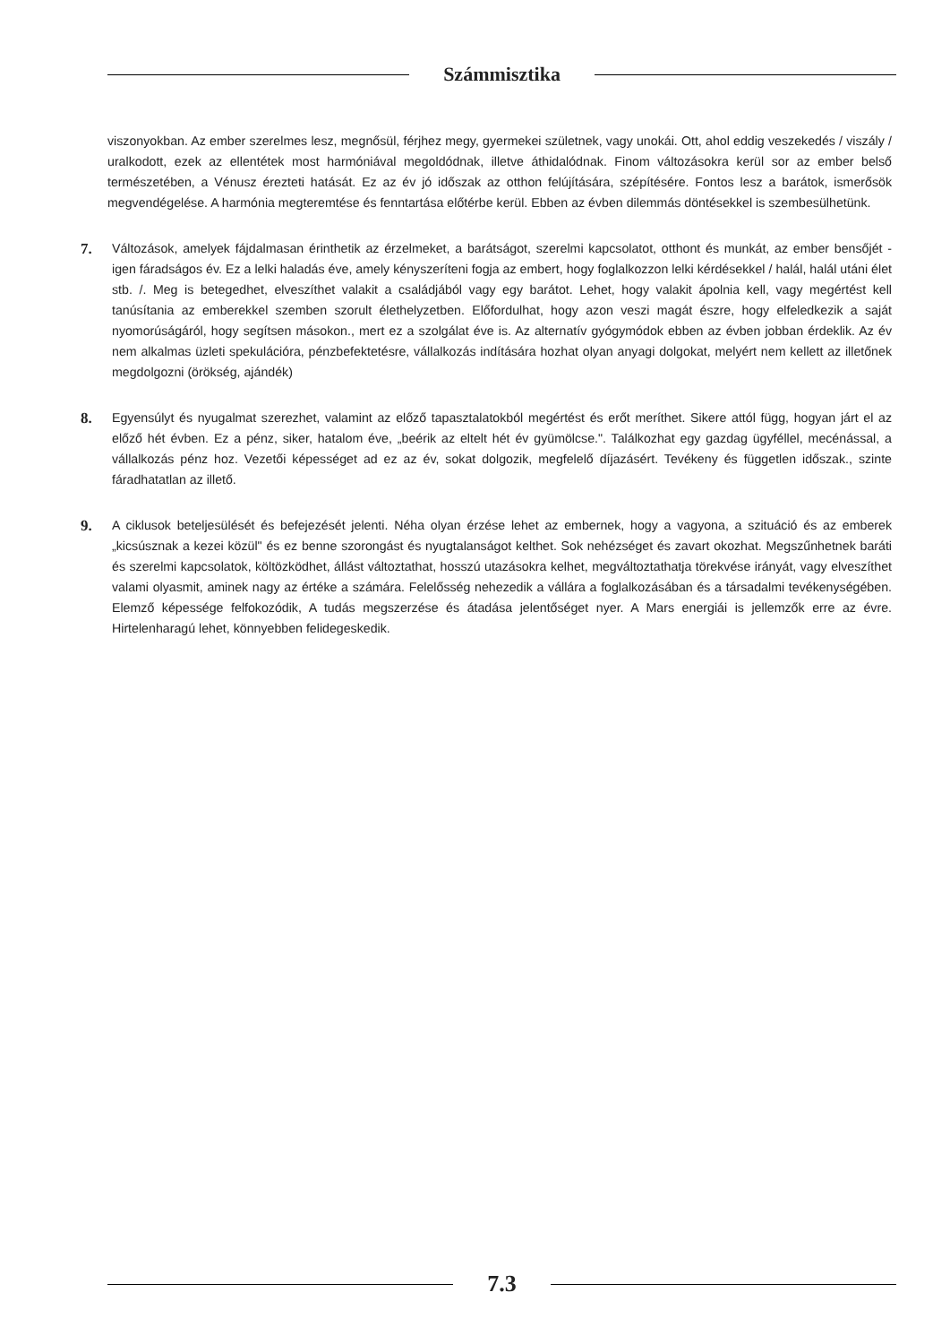Számmisztika
viszonyokban. Az ember szerelmes lesz, megnősül, férjhez megy, gyermekei születnek, vagy unokái. Ott, ahol eddig veszekedés / viszály / uralkodott, ezek az ellentétek most harmóniával megoldódnak, illetve áthidalódnak. Finom változásokra kerül sor az ember belső természetében, a Vénusz érezteti hatását. Ez az év jó időszak az otthon felújítására, szépítésére. Fontos lesz a barátok, ismerősök megvendégelése. A harmónia megteremtése és fenntartása előtérbe kerül. Ebben az évben dilemmás döntésekkel is szembesülhetünk.
7.
Változások, amelyek fájdalmasan érinthetik az érzelmeket, a barátságot, szerelmi kapcsolatot, otthont és munkát, az ember bensőjét - igen fáradságos év. Ez a lelki haladás éve, amely kényszeríteni fogja az embert, hogy foglalkozzon lelki kérdésekkel / halál, halál utáni élet stb. /. Meg is betegedhet, elveszíthet valakit a családjából vagy egy barátot. Lehet, hogy valakit ápolnia kell, vagy megértést kell tanúsítania az emberekkel szemben szorult élethelyzetben. Előfordulhat, hogy azon veszi magát észre, hogy elfeledkezik a saját nyomorúságáról, hogy segítsen másokon., mert ez a szolgálat éve is. Az alternatív gyógymódok ebben az évben jobban érdeklik. Az év nem alkalmas üzleti spekulációra, pénzbefektetésre, vállalkozás indítására hozhat olyan anyagi dolgokat, melyért nem kellett az illetőnek megdolgozni (örökség, ajándék)
8.
Egyensúlyt és nyugalmat szerezhet, valamint az előző tapasztalatokból megértést és erőt meríthet. Sikere attól függ, hogyan járt el az előző hét évben. Ez a pénz, siker, hatalom éve, „beérik az eltelt hét év gyümölcse.". Találkozhat egy gazdag ügyféllel, mecénással, a vállalkozás pénz hoz. Vezetői képességet ad ez az év, sokat dolgozik, megfelelő díjazásért. Tevékeny és független időszak., szinte fáradhatatlan az illető.
9.
A ciklusok beteljesülését és befejezését jelenti. Néha olyan érzése lehet az embernek, hogy a vagyona, a szituáció és az emberek „kicsúsznak a kezei közül" és ez benne szorongást és nyugtalanságot kelthet. Sok nehézséget és zavart okozhat. Megszűnhetnek baráti és szerelmi kapcsolatok, költözködhet, állást változtathat, hosszú utazásokra kelhet, megváltoztathatja törekvése irányát, vagy elveszíthet valami olyasmit, aminek nagy az értéke a számára. Felelősség nehezedik a vállára a foglalkozásában és a társadalmi tevékenységében. Elemző képessége felfokozódik, A tudás megszerzése és átadása jelentőséget nyer. A Mars energiái is jellemzők erre az évre. Hirtelenharagú lehet, könnyebben felidegeskedik.
7.3